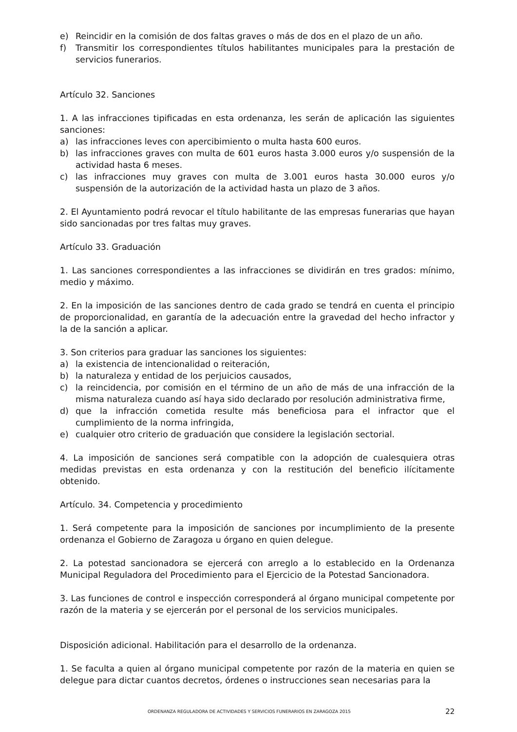e) Reincidir en la comisión de dos faltas graves o más de dos en el plazo de un año.
f) Transmitir los correspondientes títulos habilitantes municipales para la prestación de servicios funerarios.
Artículo 32. Sanciones
1. A las infracciones tipificadas en esta ordenanza, les serán de aplicación las siguientes sanciones:
a) las infracciones leves con apercibimiento o multa hasta 600 euros.
b) las infracciones graves con multa de 601 euros hasta 3.000 euros y/o suspensión de la actividad hasta 6 meses.
c) las infracciones muy graves con multa de 3.001 euros hasta 30.000 euros y/o suspensión de la autorización de la actividad hasta un plazo de 3 años.
2. El Ayuntamiento podrá revocar el título habilitante de las empresas funerarias que hayan sido sancionadas por tres faltas muy graves.
Artículo 33. Graduación
1. Las sanciones correspondientes a las infracciones se dividirán en tres grados: mínimo, medio y máximo.
2. En la imposición de las sanciones dentro de cada grado se tendrá en cuenta el principio de proporcionalidad, en garantía de la adecuación entre la gravedad del hecho infractor y la de la sanción a aplicar.
3. Son criterios para graduar las sanciones los siguientes:
a) la existencia de intencionalidad o reiteración,
b) la naturaleza y entidad de los perjuicios causados,
c) la reincidencia, por comisión en el término de un año de más de una infracción de la misma naturaleza cuando así haya sido declarado por resolución administrativa firme,
d) que la infracción cometida resulte más beneficiosa para el infractor que el cumplimiento de la norma infringida,
e) cualquier otro criterio de graduación que considere la legislación sectorial.
4. La imposición de sanciones será compatible con la adopción de cualesquiera otras medidas previstas en esta ordenanza y con la restitución del beneficio ilícitamente obtenido.
Artículo. 34. Competencia y procedimiento
1. Será competente para la imposición de sanciones por incumplimiento de la presente ordenanza el Gobierno de Zaragoza u órgano en quien delegue.
2. La potestad sancionadora se ejercerá con arreglo a lo establecido en la Ordenanza Municipal Reguladora del Procedimiento para el Ejercicio de la Potestad Sancionadora.
3. Las funciones de control e inspección corresponderá al órgano municipal competente por razón de la materia y se ejercerán por el personal de los servicios municipales.
Disposición adicional. Habilitación para el desarrollo de la ordenanza.
1. Se faculta a quien al órgano municipal competente por razón de la materia en quien se delegue para dictar cuantos decretos, órdenes o instrucciones sean necesarias para la
ORDENANZA REGULADORA DE ACTIVIDADES Y SERVICIOS FUNERARIOS EN ZARAGOZA 2015 22